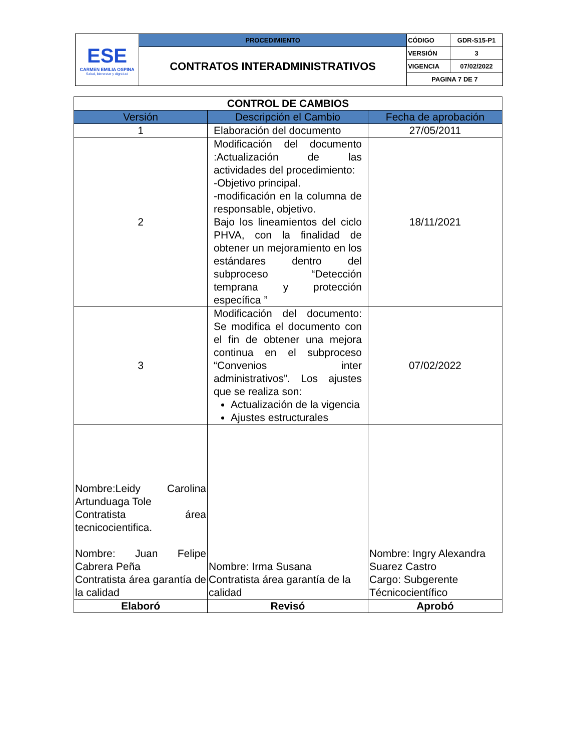| ESE CARMEN EMILIA OSPINA Salud, bienestar y dignidad | PROCEDIMIENTO | CÓDIGO | GDR-S15-P1 |
| | CONTRATOS INTERADMINISTRATIVOS | VERSIÓN | 3 |
| | | VIGENCIA | 07/02/2022 |
| | | PAGINA 7 DE 7 | |
| CONTROL DE CAMBIOS | | |
| --- | --- | --- |
| Versión | Descripción el Cambio | Fecha de aprobación |
| 1 | Elaboración del documento | 27/05/2011 |
| 2 | Modificación del documento :Actualización de las actividades del procedimiento: -Objetivo principal. -modificación en la columna de responsable, objetivo. Bajo los lineamientos del ciclo PHVA, con la finalidad de obtener un mejoramiento en los estándares dentro del subproceso “Detección temprana y protección específica ” | 18/11/2021 |
| 3 | Modificación del documento: Se modifica el documento con el fin de obtener una mejora continua en el subproceso “Convenios inter administrativos”. Los ajustes que se realiza son: Actualización de la vigencia Ajustes estructurales | 07/02/2022 |
| Nombre:Leidy Carolina Artunduaga Tole Contratista área tecnicocientifica. Nombre: Juan Felipe Cabrera Peña Contratista área garantía de la calidad | Nombre: Irma Susana Contratista área garantía de la calidad | Nombre: Ingry Alexandra Suarez Castro Cargo: Subgerente Técnicocientífico |
| Elaboró | Revisó | Aprobó |